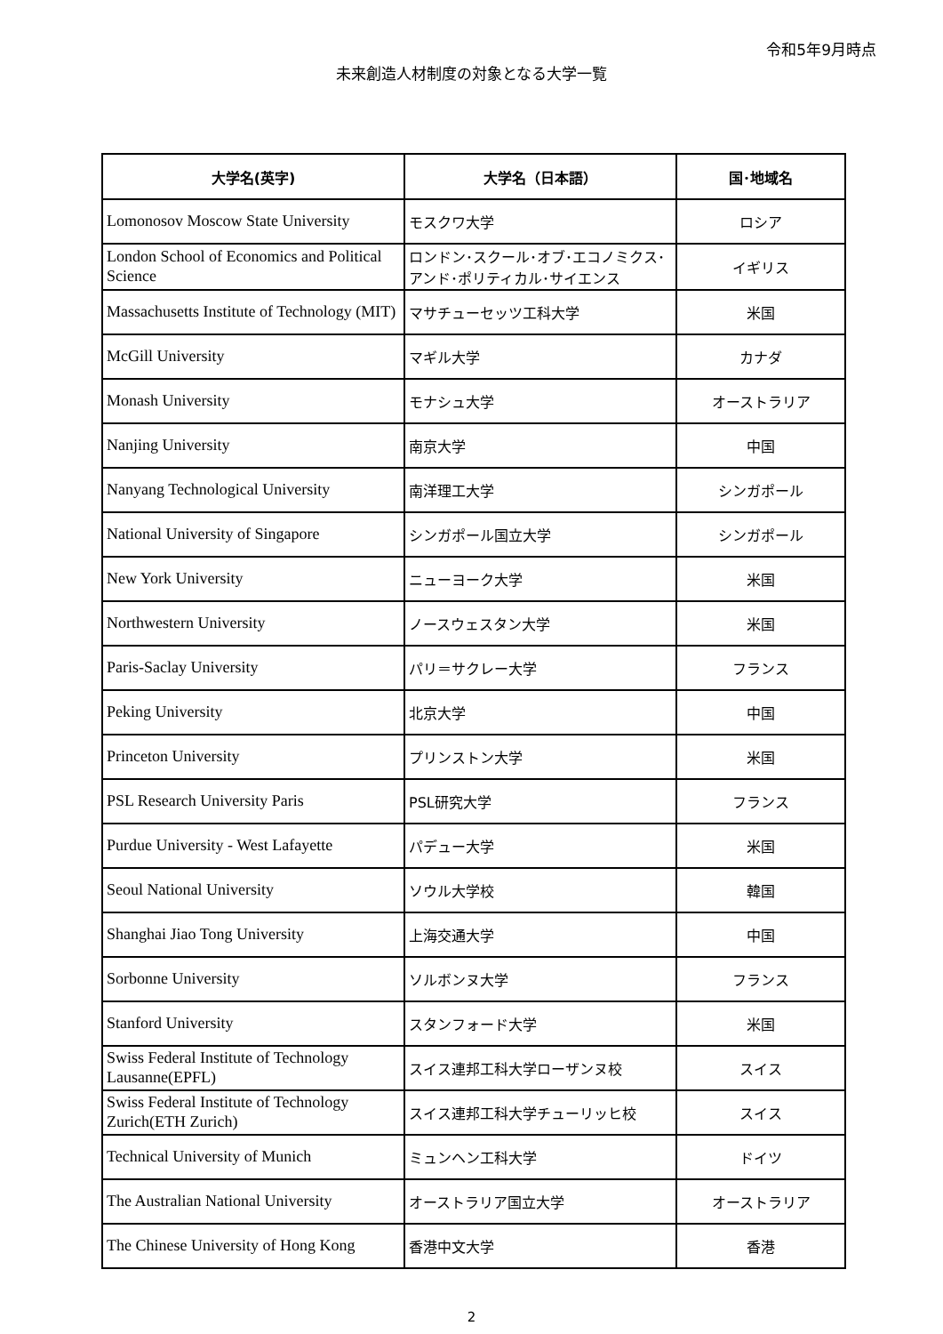令和5年9月時点
未来創造人材制度の対象となる大学一覧
| 大学名(英字) | 大学名（日本語） | 国･地域名 |
| --- | --- | --- |
| Lomonosov Moscow State University | モスクワ大学 | ロシア |
| London School of Economics and Political Science | ロンドン･スクール･オブ･エコノミクス･アンド･ポリティカル･サイエンス | イギリス |
| Massachusetts Institute of Technology (MIT) | マサチューセッツ工科大学 | 米国 |
| McGill University | マギル大学 | カナダ |
| Monash University | モナシュ大学 | オーストラリア |
| Nanjing University | 南京大学 | 中国 |
| Nanyang Technological University | 南洋理工大学 | シンガポール |
| National University of Singapore | シンガポール国立大学 | シンガポール |
| New York University | ニューヨーク大学 | 米国 |
| Northwestern University | ノースウェスタン大学 | 米国 |
| Paris-Saclay University | パリ＝サクレー大学 | フランス |
| Peking University | 北京大学 | 中国 |
| Princeton University | プリンストン大学 | 米国 |
| PSL Research University Paris | PSL研究大学 | フランス |
| Purdue University - West Lafayette | パデュー大学 | 米国 |
| Seoul National University | ソウル大学校 | 韓国 |
| Shanghai Jiao Tong University | 上海交通大学 | 中国 |
| Sorbonne University | ソルボンヌ大学 | フランス |
| Stanford University | スタンフォード大学 | 米国 |
| Swiss Federal Institute of Technology Lausanne(EPFL) | スイス連邦工科大学ローザンヌ校 | スイス |
| Swiss Federal Institute of Technology Zurich(ETH Zurich) | スイス連邦工科大学チューリッヒ校 | スイス |
| Technical University of Munich | ミュンヘン工科大学 | ドイツ |
| The Australian National University | オーストラリア国立大学 | オーストラリア |
| The Chinese University of Hong Kong | 香港中文大学 | 香港 |
2